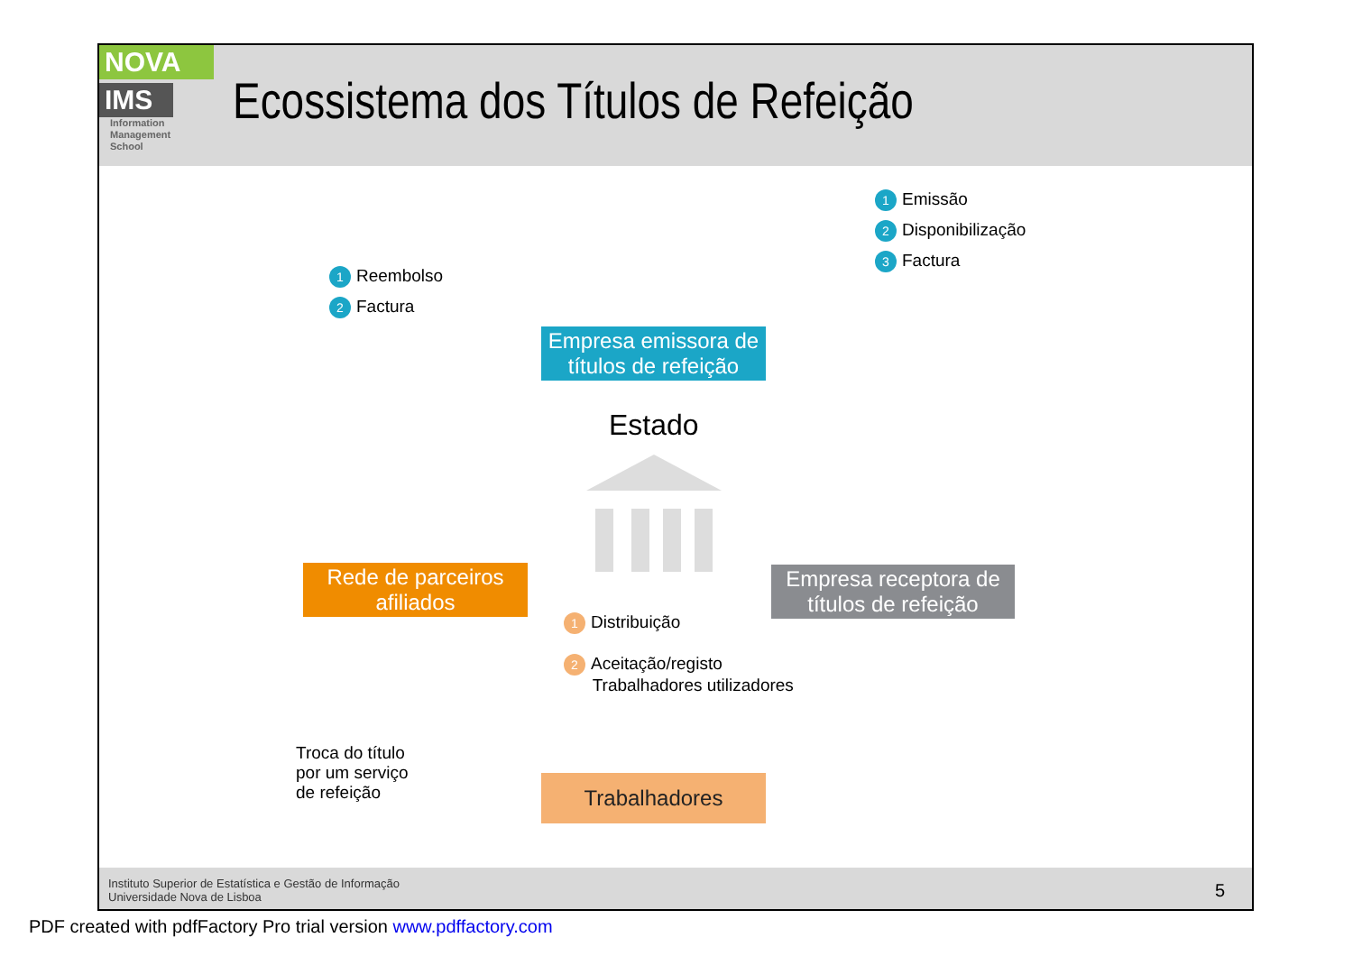NOVA
IMS
Information
Management
School
Ecossistema dos Títulos de Refeição
1 Emissão
2 Disponibilização
3 Factura
1 Reembolso
2 Factura
Empresa emissora de títulos de refeição
Estado
Rede de parceiros afiliados
Empresa receptora de títulos de refeição
1 Distribuição
2 Aceitação/registo
Trabalhadores utilizadores
Troca do título
por um serviço
de refeição
Trabalhadores
Instituto Superior de Estatística e Gestão de Informação
Universidade Nova de Lisboa
5
PDF created with pdfFactory Pro trial version www.pdffactory.com